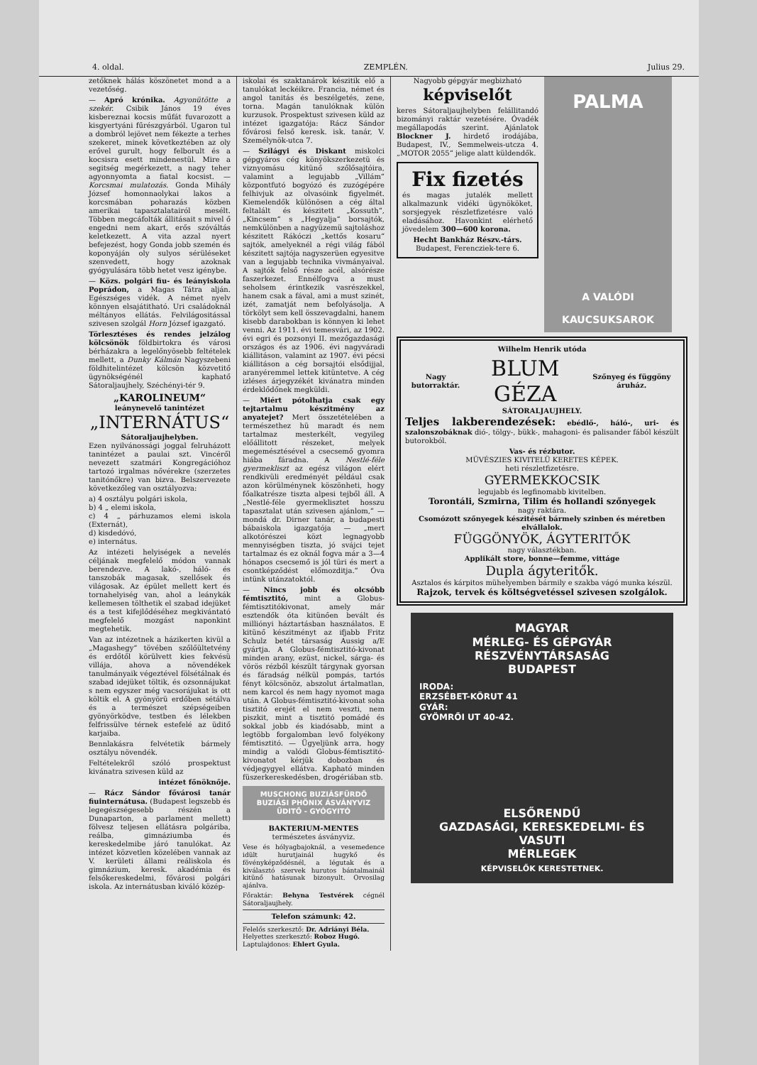4. oldal. ZEMPLÉN. Julius 29.
zetőknek hálás köszönetet mond a a vezetőség.
— Apró krónika. Agyonütötte a szekér. Csibik János 19 éves kisbereznai kocsis műfát fuvarozott a kisgyertyáni fűrészgyárból. Ugaron tul a dombról lejövet nem fékezte a terhes szekeret, minek következtében az oly erővel gurult, hogy felborult és a kocsisra esett mindenestül. Mire a segitség megérkezett, a nagy teher agyonnyomta a fiatal kocsist. — Korcsmai mulatozás. Gonda Mihály József homonnaolykai lakos a korcsmában poharazás közben amerikai tapasztalatairól mesélt. Többen megcáfolták állitásait s mivel ő engedni nem akart, erős szóváltás keletkezett. A vita azzal nyert befejezést, hogy Gonda jobb szemén és koponyáján oly sulyos sérüléseket szenvedett, hogy azoknak gyógyulására több hetet vesz igénybe.
— Közs. polgári fiu- és leányiskola Poprádon, a Magas Tátra alján. Egészséges vidék. A német nyelv könnyen elsajátitható. Uri családoknál méltányos ellátás. Felvilágositással szivesen szolgál Horn József igazgató.
Törlesztéses és rendes jelzálog kölcsönök földbirtokra és városi bérházakra a legelőnyösebb feltételek mellett, a Dunky Kálmán Nagyszebeni földhitelintézet kölcsön közvetitő ügynökségénél kaphatő Sátoraljaujhely, Széchényi-tér 9.
„KAROLINEUM“
leánynevelő tanintézet
„INTERNÁTUS“
Sátoraljaujhelyben.
Ezen nyilvánossági joggal felruházott tanintézet a paulai szt. Vincéről nevezett szatmári Kongregációhoz tartozó irgalmas nővérekre (szerzetes tanitónőkre) van bizva. Belszervezete következőleg van osztályozva:
a) 4 osztályu polgári iskola,
b) 4 „ elemi iskola,
c) 4 „ párhuzamos elemi iskola (Externát),
d) kisdedóvó,
e) internátus.
Az intézeti helyiségek a nevelés céljának megfelelő módon vannak berendezve. A lakó-, háló- és tanszobák magasak, szellősek és világosak. Az épület mellett kert és tornahelyiség van, ahol a leánykák kellemesen tölthetik el szabad idejüket és a test kifejlődéséhez megkivántató megfelelő mozgást naponkint megtehetik.
Van az intézetnek a házikerten kivül a „Magashegy“ tövében szőlőültetvény és erdőtől körülvett kies fekvésü villája, ahova a növendékek tanulmányaik végeztével fölsétálnak és szabad idejüket töltik, és ozsonnájukat s nem egyszer még vacsorájukat is ott költik el. A gyönyörü erdőben sétálva és a természet szépségeiben gyönyörködve, testben és lélekben felfrissülve térnek estefelé az üditő karjaiba.
Bennlakásra felvétetik bármely osztályu növendék.
Feltételekről szóló prospektust kivánatra szivesen küld az
intézet főnöknője.
— Rácz Sándor fővárosi tanár fiuinternátusa. (Budapest legszebb és legegészségesebb részén a Dunaparton, a parlament mellett) fölvesz teljesen ellátásra polgáriba, reálba, gimnáziumba és kereskedelmibe járó tanulókat. Az intézet közvetlen közelében vannak az V. kerületi állami reáliskola és gimnázium, keresk. akadémia és felsőkereskedelmi, fővárosi polgári iskola. Az internátusban kiváló közép-
iskolai és szaktanárok készitik elő a tanulókat leckéikre. Francia, német és angol tanitás és beszélgetés, zene, torna. Magán tanulóknak külön kurzusok. Prospektust szivesen küld az intézet igazgatója: Rácz Sándor fővárosi felső keresk. isk. tanár, V. Személynök-utca 7.
— Szilágyi és Diskant miskolci gépgyáros cég könyökszerkezetü és viznyomásu kitünő szőlősajtóira, valamint a legujabb „Villám“ központfutó bogyózó és zuzógépére felhivjuk az olvasóink figyelmét. Kiemelendők különösen a cég által feltalált és készitett „Kossuth“, „Kincsem“ s „Hegyalja“ borsajtók, nemkülönben a nagyüzemü sajtoláshoz készitett Rákóczi „kettős kosaru“ sajtók, amelyeknél a régi világ fából készitett sajtója nagyszerüen egyesitve van a legujabb technika vivmányaival. A sajtók felső része acél, alsórésze faszerkezet. Ennélfogva a must seholsem érintkezik vasrészekkel, hanem csak a fával, ami a must szinét, izét, zamatját nem befolyásolja. A törkölyt sem kell összevagdalni, hanem kisebb darabokban is könnyen ki lehet venni. Az 1911. évi temesvári, az 1902. évi egri és pozsonyi II. mezőgazdasági országos és az 1906. évi nagyváradi kiállitáson, valamint az 1907. évi pécsi kiállitáson a cég borsajtói elsődijjal, aranyéremmel lettek kitüntetve. A cég izléses árjegyzékét kivánatra minden érdeklődőnek megküldi.
— Miért pótolhatja csak egy tejtartalmu készitmény az anyatejet? Mert összetételében a természethez hü maradt és nem tartalmaz mesterkélt, vegyileg előállitott részeket, melyek megemésztésével a csecsemő gyomra hiába fáradna. A Nestlé-féle gyermekliszt az egész világon elért rendkivüli eredményét például csak azon körülménynek köszönheti, hogy főalkatrésze tiszta alpesi tejből áll. A „Nestlé-féle gyermeklisztet hosszu tapasztalat után szivesen ajánlom,“ — mondá dr. Dirner tanár, a budapesti bábaiskola igazgatója — „mert alkotórészei közt legnagyobb mennyiségben tiszta, jó svájci tejet tartalmaz és ez oknál fogva már a 3—4 hónapos csecsemő is jól türi és mert a csontképződést előmozditja.“ Óva intünk utánzatoktól.
— Nincs jobb és olcsóbb fémtisztitó, mint a Globus-fémtisztitókivonat, amely már esztendők óta kitünően bevált és milliónyi háztartásban használatos. E kitünő készitményt az ifjabb Fritz Schulz betét társaság Aussig a/E gyártja. A Globus-fémtisztitó-kivonat minden arany, ezüst, nickel, sárga- és vörös rézből készült tárgynak gyorsan és fáradság nélkül pompás, tartós fényt kölcsönöz, abszolut ártalmatlan, nem karcol és nem hagy nyomot maga után. A Globus-fémtisztitó-kivonat soha tisztitó erejét el nem veszti, nem piszkit, mint a tisztitó pomádé és sokkal jobb és kiadósabb, mint a legtöbb forgalomban levő folyékony fémtisztitó. — Ügyeljünk arra, hogy mindig a valódi Globus-fémtisztitó-kivonatot kérjük dobozban és védjegygyel ellátva. Kapható minden füszerkereskedésben, drogériában stb.
MUSCHONG BUZIÁSFÜRDŐ
BUZIÁSI PHÖNIX ÁSVÁNYVIZ
ÜDITŐ - GYÓGYITÓ
BAKTERIUM-MENTES
természetes ásványviz.
Vese és hólyagbajoknál, a vesemedence idült hurutjainál hugykő és fövényképződésnél, a légutak és a kiválasztó szervek hurutos bántalmainál kitünő hatásunak bizonyult. Orvosilag ajánlva.
Főraktár: Behyna Testvérek cégnél Sátoraljaujhely.
Telefon számunk: 42.
Felelős szerkesztő: Dr. Adriányi Béla.
Helyettes szerkesztő: Roboz Hugó.
Laptulajdonos: Ehlert Gyula.
Nagyobb gépgyár megbizható
képviselőt
keres Sátoraljaujhelyben felállitandó bizományi raktár vezetésére. Óvadék megállapodás szerint. Ajánlatok Blockner J. hirdető irodájába, Budapest, IV., Semmelweis-utcza 4. „MOTOR 2055“ jeligе alatt küldendők.
Fix fizetés
és magas jutalék mellett alkalmazunk vidéki ügynököket, sorsjegyek részletfizetésre való eladásához. Havonkint elérhető jövedelem 300—600 korona.
Hecht Bankház Részv.-társ.
Budapest, Ferencziek-tere 6.
PALMA
A VALÓDI
KAUCSUKSAROK
Wilhelm Henrik utóda
Nagy butorraktár. BLUM GÉZA Szőnyeg és függöny áruház.
SÁTORALJAUJHELY.
Teljes lakberendezések: ebédlő-, háló-, uri- és szalonszobáknak dió-, tölgy-, bükk-, mahagoni- és palisander fából készült butorokból.
Vas- és rézbutor.
MÜVÉSZIES KIVITELÜ KERETES KÉPEK.
heti részletfizetésre.
GYERMEKKOCSIK
legujabb és legfinomabb kivitelben.
Torontáli, Szmirna, Tilim és hollandi szőnyegek
nagy raktára.
Csomózott szőnyegek készitését bármely szinben és méretben elvállalok.
FÜGGÖNYÖK, ÁGYTERITŐK
nagy választékban.
Applikált store, bonne—femme, vittáge
Dupla ágyteritők.
Asztalos és kárpitos mühelyemben bármily e szakba vágó munka készül.
Rajzok, tervek és költségvetéssel szivesen szolgálok.
MAGYAR
MÉRLEG- ÉS GÉPGYÁR
RÉSZVÉNYTÁRSASÁG
BUDAPEST
IRODA:
ERZSÉBET-KÖRUT 41
GYÁR:
GYÖMRŐI UT 40-42.
ELSŐRENDŰ
GAZDASÁGI, KERESKEDELMI- ÉS VASUTI
MÉRLEGEK
KÉPVISELŐK KERESTETNEK.